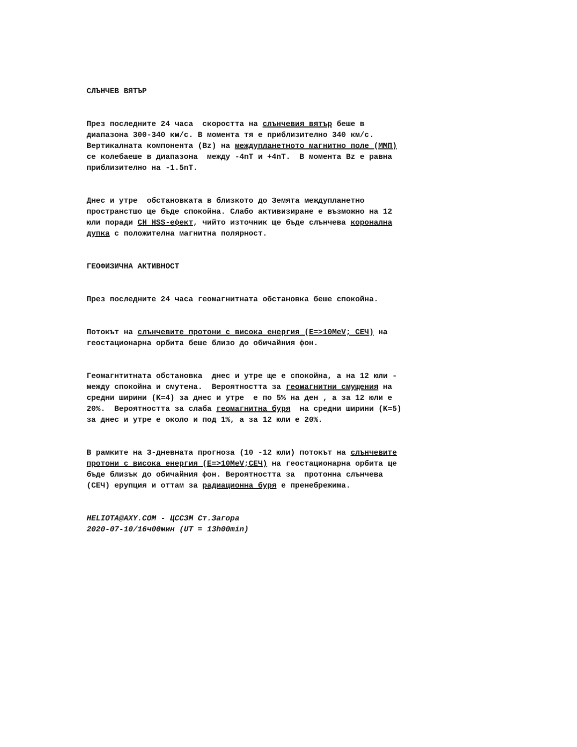СЛЪНЧЕВ ВЯТЪР
През последните 24 часа скоростта на слънчевия вятър беше в диапазона 300-340 км/с. В момента тя е приблизително 340 км/с. Вертикалната компонента (Bz) на междупланетното магнитно поле (ММП) се колебаеше в диапазона между -4nT и +4nT. В момента Bz е равна приблизително на -1.5nT.
Днес и утре обстановката в близкото до Земята междупланетно пространстшо ще бъде спокойна. Слабо активизиране е възможно на 12 юли поради CH HSS-ефект, чийто източник ще бъде слънчева коронална дупка с положителна магнитна полярност.
ГЕОФИЗИЧНА АКТИВНОСТ
През последните 24 часа геомагнитната обстановка беше спокойна.
Потокът на слънчевите протони с висока енергия (E=>10MeV; СЕЧ) на геостационарна орбита беше близо до обичайния фон.
Геомагнтитната обстановка днес и утре ще е спокойна, а на 12 юли - между спокойна и смутена. Вероятността за геомагнитни смущения на средни ширини (K=4) за днес и утре е по 5% на ден , а за 12 юли е 20%. Вероятността за слаба геомагнитна буря на средни ширини (K=5) за днес и утре е около и под 1%, а за 12 юли е 20%.
В рамките на 3-дневната прогноза (10 -12 юли) потокът на слънчевите протони с висока енергия (E=>10MeV;СЕЧ) на геостационарна орбита ще бъде близък до обичайния фон. Вероятността за протонна слънчева (СЕЧ) ерупция и оттам за радиационна буря е пренебрежима.
HELIOTA@AXY.COM - ЦССЗМ Ст.Загора 2020-07-10/16ч00мин (UT = 13h00min)